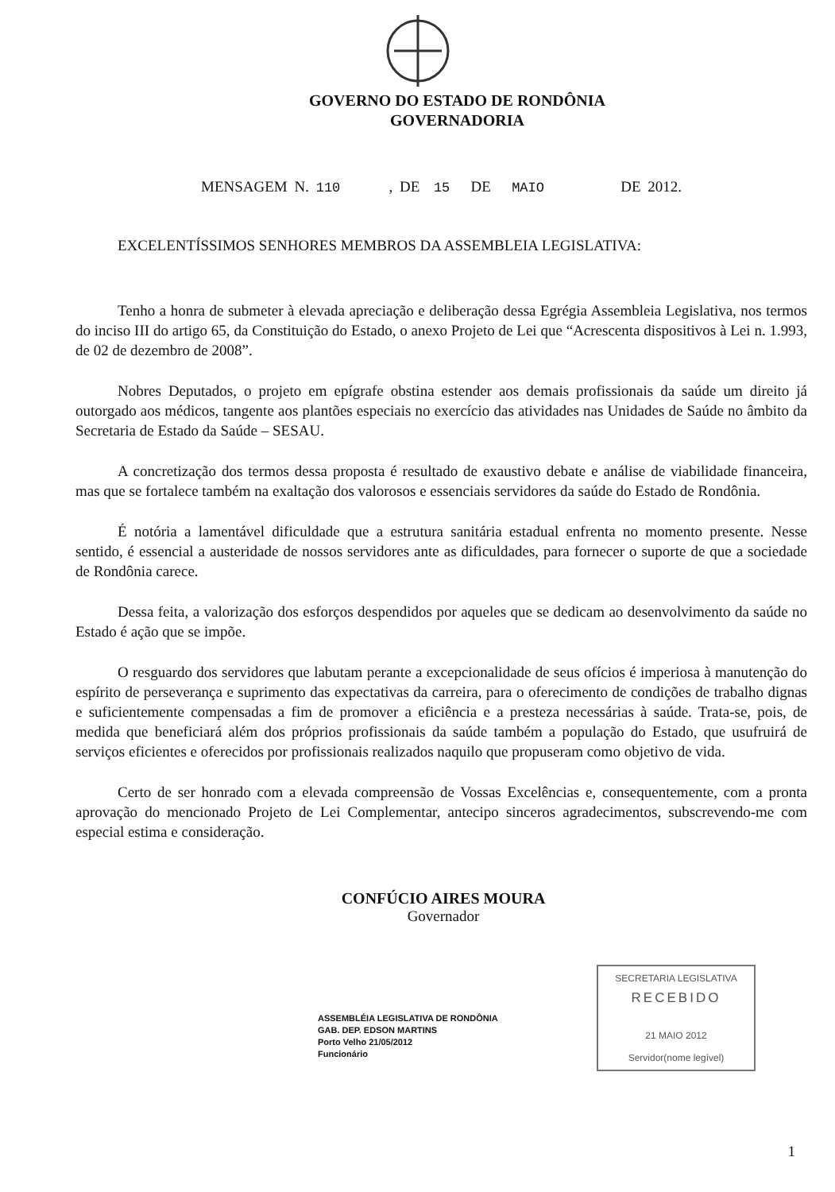GOVERNO DO ESTADO DE RONDÔNIA
GOVERNADORIA
MENSAGEM N. 110 , DE 15 DE MAIO DE 2012.
EXCELENTÍSSIMOS SENHORES MEMBROS DA ASSEMBLEIA LEGISLATIVA:
Tenho a honra de submeter à elevada apreciação e deliberação dessa Egrégia Assembleia Legislativa, nos termos do inciso III do artigo 65, da Constituição do Estado, o anexo Projeto de Lei que “Acrescenta dispositivos à Lei n. 1.993, de 02 de dezembro de 2008”.
Nobres Deputados, o projeto em epígrafe obstina estender aos demais profissionais da saúde um direito já outorgado aos médicos, tangente aos plantões especiais no exercício das atividades nas Unidades de Saúde no âmbito da Secretaria de Estado da Saúde – SESAU.
A concretização dos termos dessa proposta é resultado de exaustivo debate e análise de viabilidade financeira, mas que se fortalece também na exaltação dos valorosos e essenciais servidores da saúde do Estado de Rondônia.
É notória a lamentável dificuldade que a estrutura sanitária estadual enfrenta no momento presente. Nesse sentido, é essencial a austeridade de nossos servidores ante as dificuldades, para fornecer o suporte de que a sociedade de Rondônia carece.
Dessa feita, a valorização dos esforços despendidos por aqueles que se dedicam ao desenvolvimento da saúde no Estado é ação que se impõe.
O resguardo dos servidores que labutam perante a excepcionalidade de seus ofícios é imperiosa à manutenção do espírito de perseverança e suprimento das expectativas da carreira, para o oferecimento de condições de trabalho dignas e suficientemente compensadas a fim de promover a eficiência e a presteza necessárias à saúde. Trata-se, pois, de medida que beneficiará além dos próprios profissionais da saúde também a população do Estado, que usufruirá de serviços eficientes e oferecidos por profissionais realizados naquilo que propuseram como objetivo de vida.
Certo de ser honrado com a elevada compreensão de Vossas Excelências e, consequentemente, com a pronta aprovação do mencionado Projeto de Lei Complementar, antecipo sinceros agradecimentos, subscrevendo-me com especial estima e consideração.
CONFÚCIO AIRES MOURA
Governador
ASSEMBLÉIA LEGISLATIVA DE RONDÔNIA
GAB. DEP. EDSON MARTINS
Porto Velho 21/05/2012
Funcionário
SECRETARIA LEGISLATIVA
RECEBIDO
21 MAIO 2012
Servidor(nome legível)
1